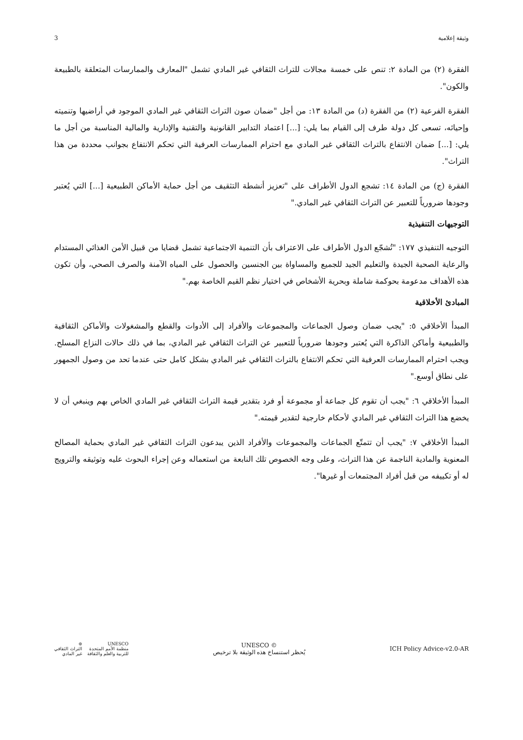3 وثيقة إعلامية
الفقرة (٢) من المادة ٢: تنص على خمسة مجالات للتراث الثقافي غير المادي تشمل "المعارف والممارسات المتعلقة بالطبيعة والكون".
الفقرة الفرعية (٢) من الفقرة (د) من المادة ١٣: من أجل "ضمان صون التراث الثقافي غير المادي الموجود في أراضيها وتنميته وإحيائه، تسعى كل دولة طرف إلى القيام بما يلي: [...] اعتماد التدابير القانونية والتقنية والإدارية والمالية المناسبة من أجل ما يلي: [...] ضمان الانتفاع بالتراث الثقافي غير المادي مع احترام الممارسات العرفية التي تحكم الانتفاع بجوانب محددة من هذا التراث".
الفقرة (ج) من المادة ١٤: تشجع الدول الأطراف على "تعزيز أنشطة التثقيف من أجل حماية الأماكن الطبيعية [...] التي يُعتبر وجودها ضرورياً للتعبير عن التراث الثقافي غير المادي."
التوجيهات التنفيذية
التوجيه التنفيذي ١٧٧: "تُشجّع الدول الأطراف على الاعتراف بأن التنمية الاجتماعية تشمل قضايا من قبيل الأمن الغذائي المستدام والرعاية الصحية الجيدة والتعليم الجيد للجميع والمساواة بين الجنسين والحصول على المياه الآمنة والصرف الصحي، وأن تكون هذه الأهداف مدعومة بحوكمة شاملة وبحرية الأشخاص في اختيار نظم القيم الخاصة بهم."
المبادئ الأخلاقية
المبدأ الأخلاقي ٥: "يجب ضمان وصول الجماعات والمجموعات والأفراد إلى الأدوات والقطع والمشغولات والأماكن الثقافية والطبيعية وأماكن الذاكرة التي يُعتبر وجودها ضرورياً للتعبير عن التراث الثقافي غير المادي، بما في ذلك حالات النزاع المسلح. ويجب احترام الممارسات العرفية التي تحكم الانتفاع بالتراث الثقافي غير المادي بشكل كامل حتى عندما تحد من وصول الجمهور على نطاق أوسع."
المبدأ الأخلاقي ٦: "يجب أن تقوم كل جماعة أو مجموعة أو فرد بتقدير قيمة التراث الثقافي غير المادي الخاص بهم وينبغي أن لا يخضع هذا التراث الثقافي غير المادي لأحكام خارجية لتقدير قيمته."
المبدأ الأخلاقي ٧: "يجب أن تتمتّع الجماعات والمجموعات والأفراد الذين يبدعون التراث الثقافي غير المادي بحماية المصالح المعنوية والمادية الناجمة عن هذا التراث، وعلى وجه الخصوص تلك النابعة من استعماله وعن إجراء البحوث عليه وتوثيقه والترويج له أو تكييفه من قبل أفراد المجتمعات أو غيرها".
UNESCO
منظمة الأمم المتحدة
للتربية والعلم والثقافة
⊚
التراث الثقافي
غير المادي
UNESCO ©
يُحظر استنساخ هذه الوثيقة بلا ترخيص
ICH Policy Advice-v2.0-AR